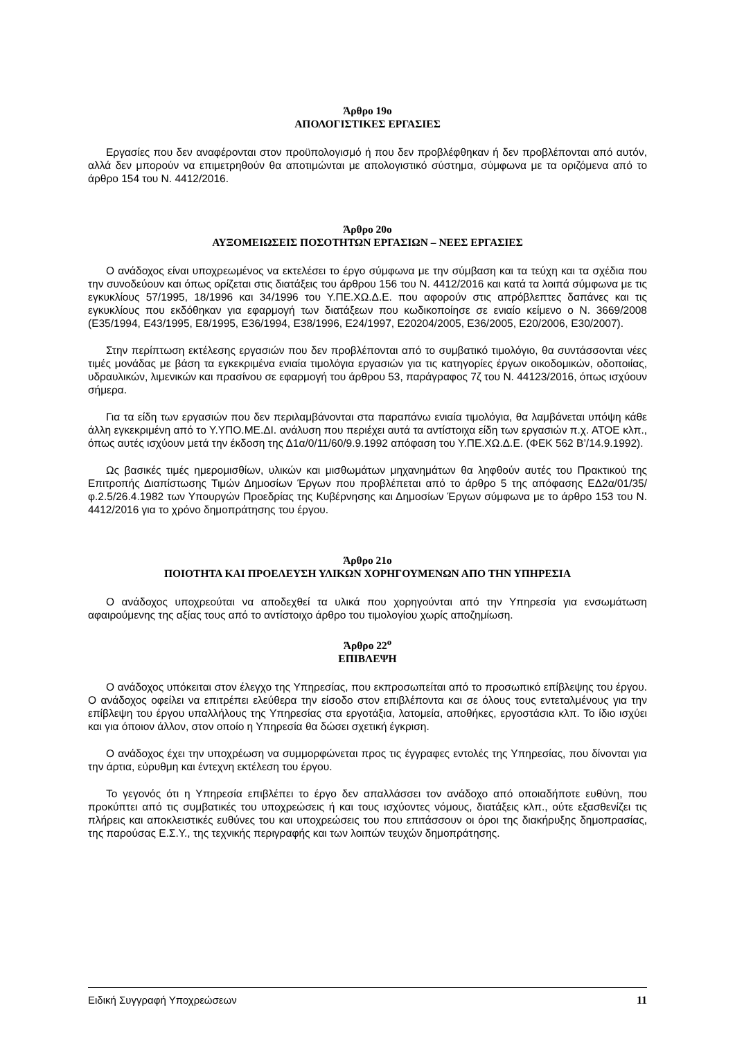Άρθρο 19ο
ΑΠΟΛΟΓΙΣΤΙΚΕΣ ΕΡΓΑΣΙΕΣ
Εργασίες που δεν αναφέρονται στον προϋπολογισμό ή που δεν προβλέφθηκαν ή δεν προβλέπονται από αυτόν, αλλά δεν μπορούν να επιμετρηθούν θα αποτιμώνται με απολογιστικό σύστημα, σύμφωνα με τα οριζόμενα από το άρθρο 154 του Ν. 4412/2016.
Άρθρο 20ο
ΑΥΞΟΜΕΙΩΣΕΙΣ ΠΟΣΟΤΗΤΩΝ ΕΡΓΑΣΙΩΝ – ΝΕΕΣ ΕΡΓΑΣΙΕΣ
Ο ανάδοχος είναι υποχρεωμένος να εκτελέσει το έργο σύμφωνα με την σύμβαση και τα τεύχη και τα σχέδια που την συνοδεύουν και όπως ορίζεται στις διατάξεις του άρθρου 156 του Ν. 4412/2016 και κατά τα λοιπά σύμφωνα με τις εγκυκλίους 57/1995, 18/1996 και 34/1996 του Υ.ΠΕ.ΧΩ.Δ.Ε. που αφορούν στις απρόβλεπτες δαπάνες και τις εγκυκλίους που εκδόθηκαν για εφαρμογή των διατάξεων που κωδικοποίησε σε ενιαίο κείμενο ο Ν. 3669/2008 (Ε35/1994, Ε43/1995, Ε8/1995, Ε36/1994, Ε38/1996, Ε24/1997, Ε20204/2005, Ε36/2005, Ε20/2006, Ε30/2007).
Στην περίπτωση εκτέλεσης εργασιών που δεν προβλέπονται από το συμβατικό τιμολόγιο, θα συντάσσονται νέες τιμές μονάδας με βάση τα εγκεκριμένα ενιαία τιμολόγια εργασιών για τις κατηγορίες έργων οικοδομικών, οδοποιίας, υδραυλικών, λιμενικών και πρασίνου σε εφαρμογή του άρθρου 53, παράγραφος 7ζ του Ν. 44123/2016, όπως ισχύουν σήμερα.
Για τα είδη των εργασιών που δεν περιλαμβάνονται στα παραπάνω ενιαία τιμολόγια, θα λαμβάνεται υπόψη κάθε άλλη εγκεκριμένη από το Υ.ΥΠΟ.ΜΕ.ΔΙ. ανάλυση που περιέχει αυτά τα αντίστοιχα είδη των εργασιών π.χ. ΑΤΟΕ κλπ., όπως αυτές ισχύουν μετά την έκδοση της Δ1α/0/11/60/9.9.1992 απόφαση του Υ.ΠΕ.ΧΩ.Δ.Ε. (ΦΕΚ 562 Β’/14.9.1992).
Ως βασικές τιμές ημερομισθίων, υλικών και μισθωμάτων μηχανημάτων θα ληφθούν αυτές του Πρακτικού της Επιτροπής Διαπίστωσης Τιμών Δημοσίων Έργων που προβλέπεται από το άρθρο 5 της απόφασης ΕΔ2α/01/35/φ.2.5/26.4.1982 των Υπουργών Προεδρίας της Κυβέρνησης και Δημοσίων Έργων σύμφωνα με το άρθρο 153 του Ν. 4412/2016 για το χρόνο δημοπράτησης του έργου.
Άρθρο 21ο
ΠΟΙΟΤΗΤΑ ΚΑΙ ΠΡΟΕΛΕΥΣΗ ΥΛΙΚΩΝ ΧΟΡΗΓΟΥΜΕΝΩΝ ΑΠΟ ΤΗΝ ΥΠΗΡΕΣΙΑ
Ο ανάδοχος υποχρεούται να αποδεχθεί τα υλικά που χορηγούνται από την Υπηρεσία για ενσωμάτωση αφαιρούμενης της αξίας τους από το αντίστοιχο άρθρο του τιμολογίου χωρίς αποζημίωση.
Άρθρο 22<sup>ο</sup>
ΕΠΙΒΛΕΨΗ
Ο ανάδοχος υπόκειται στον έλεγχο της Υπηρεσίας, που εκπροσωπείται από το προσωπικό επίβλεψης του έργου. Ο ανάδοχος οφείλει να επιτρέπει ελεύθερα την είσοδο στον επιβλέποντα και σε όλους τους εντεταλμένους για την επίβλεψη του έργου υπαλλήλους της Υπηρεσίας στα εργοτάξια, λατομεία, αποθήκες, εργοστάσια κλπ. Το ίδιο ισχύει και για όποιον άλλον, στον οποίο η Υπηρεσία θα δώσει σχετική έγκριση.
Ο ανάδοχος έχει την υποχρέωση να συμμορφώνεται προς τις έγγραφες εντολές της Υπηρεσίας, που δίνονται για την άρτια, εύρυθμη και έντεχνη εκτέλεση του έργου.
Το γεγονός ότι η Υπηρεσία επιβλέπει το έργο δεν απαλλάσσει τον ανάδοχο από οποιαδήποτε ευθύνη, που προκύπτει από τις συμβατικές του υποχρεώσεις ή και τους ισχύοντες νόμους, διατάξεις κλπ., ούτε εξασθενίζει τις πλήρεις και αποκλειστικές ευθύνες του και υποχρεώσεις του που επιτάσσουν οι όροι της διακήρυξης δημοπρασίας, της παρούσας Ε.Σ.Υ., της τεχνικής περιγραφής και των λοιπών τευχών δημοπράτησης.
Ειδική Συγγραφή Υποχρεώσεων 11